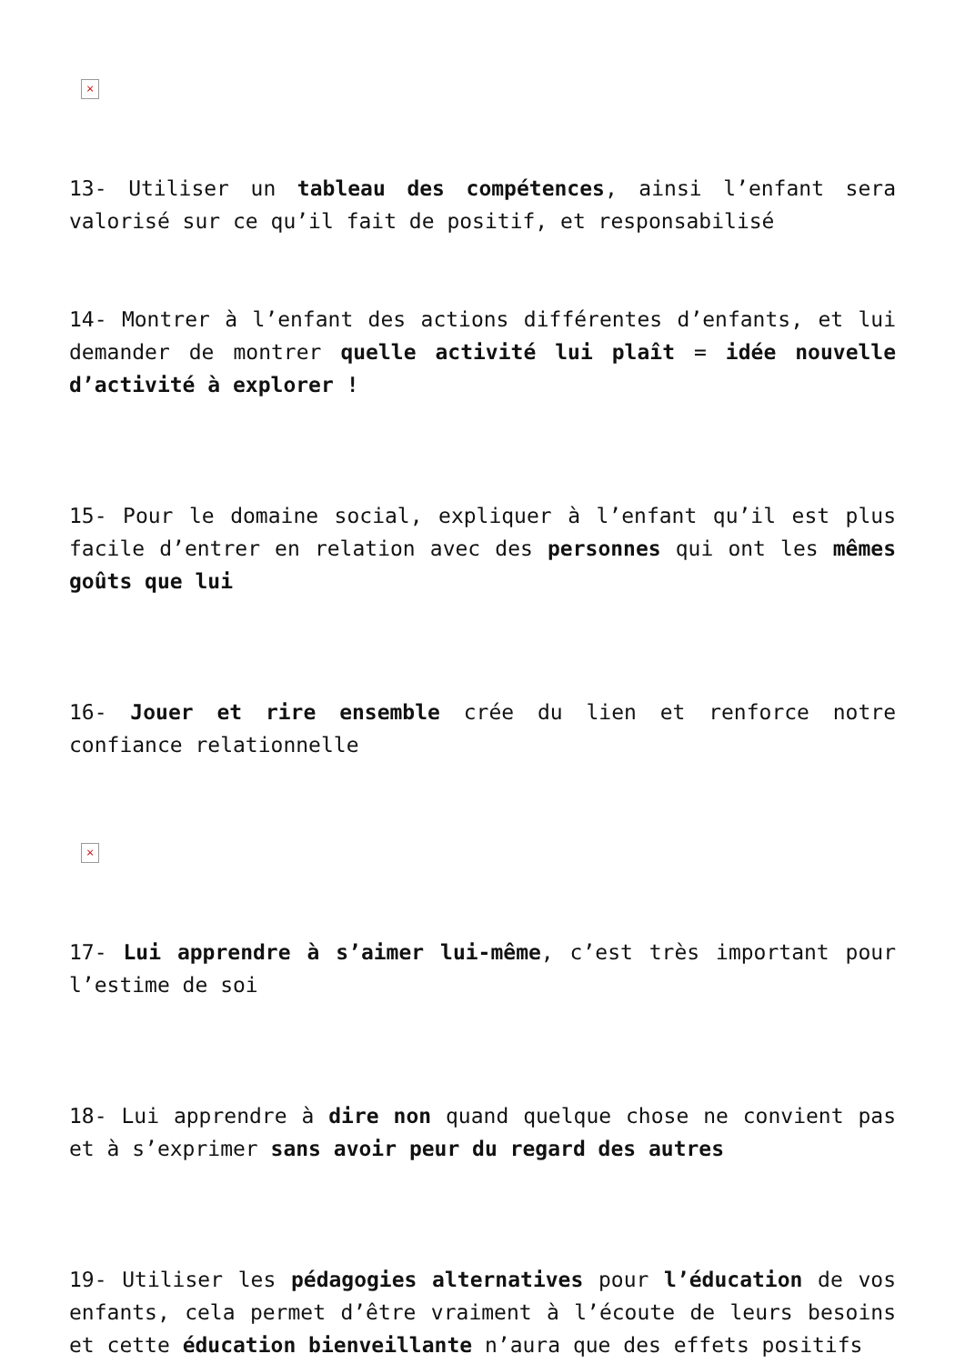×
13- Utiliser un tableau des compétences, ainsi l’enfant sera valorisé sur ce qu’il fait de positif, et responsabilisé
14- Montrer à l’enfant des actions différentes d’enfants, et lui demander de montrer quelle activité lui plaît = idée nouvelle d’activité à explorer !
15- Pour le domaine social, expliquer à l’enfant qu’il est plus facile d’entrer en relation avec des personnes qui ont les mêmes goûts que lui
16- Jouer et rire ensemble crée du lien et renforce notre confiance relationnelle
×
17- Lui apprendre à s’aimer lui-même, c’est très important pour l’estime de soi
18- Lui apprendre à dire non quand quelque chose ne convient pas et à s’exprimer sans avoir peur du regard des autres
19- Utiliser les pédagogies alternatives pour l’éducation de vos enfants, cela permet d’être vraiment à l’écoute de leurs besoins et cette éducation bienveillante n’aura que des effets positifs